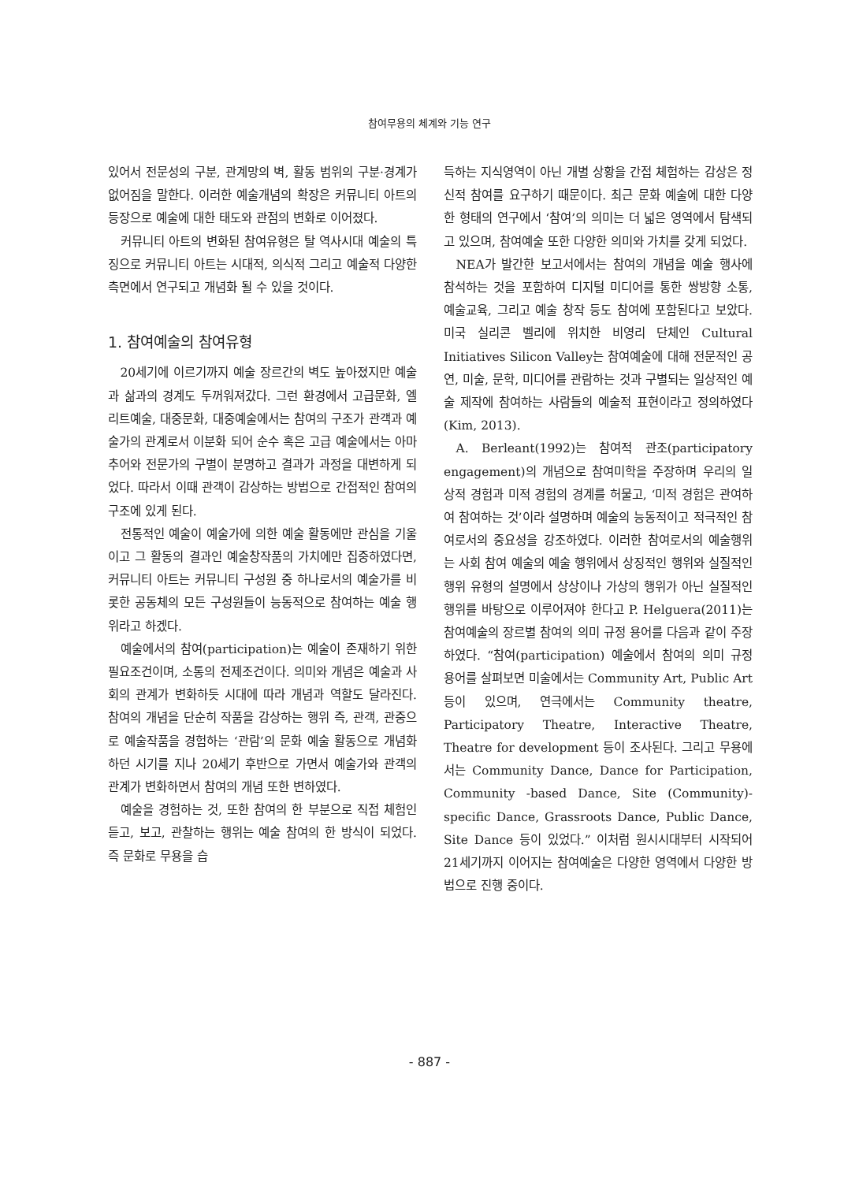참여무용의 체계와 기능 연구
있어서 전문성의 구분, 관계망의 벽, 활동 범위의 구분·경계가 없어짐을 말한다. 이러한 예술개념의 확장은 커뮤니티 아트의 등장으로 예술에 대한 태도와 관점의 변화로 이어졌다.
커뮤니티 아트의 변화된 참여유형은 탈 역사시대 예술의 특징으로 커뮤니티 아트는 시대적, 의식적 그리고 예술적 다양한 측면에서 연구되고 개념화 될 수 있을 것이다.
1. 참여예술의 참여유형
20세기에 이르기까지 예술 장르간의 벽도 높아졌지만 예술과 삶과의 경계도 두꺼워져갔다. 그런 환경에서 고급문화, 엘리트예술, 대중문화, 대중예술에서는 참여의 구조가 관객과 예술가의 관계로서 이분화 되어 순수 혹은 고급 예술에서는 아마추어와 전문가의 구별이 분명하고 결과가 과정을 대변하게 되었다. 따라서 이때 관객이 감상하는 방법으로 간접적인 참여의 구조에 있게 된다.
전통적인 예술이 예술가에 의한 예술 활동에만 관심을 기울이고 그 활동의 결과인 예술창작품의 가치에만 집중하였다면, 커뮤니티 아트는 커뮤니티 구성원 중 하나로서의 예술가를 비롯한 공동체의 모든 구성원들이 능동적으로 참여하는 예술 행위라고 하겠다.
예술에서의 참여(participation)는 예술이 존재하기 위한 필요조건이며, 소통의 전제조건이다. 의미와 개념은 예술과 사회의 관계가 변화하듯 시대에 따라 개념과 역할도 달라진다. 참여의 개념을 단순히 작품을 감상하는 행위 즉, 관객, 관중으로 예술작품을 경험하는 ‘관람’의 문화 예술 활동으로 개념화하던 시기를 지나 20세기 후반으로 가면서 예술가와 관객의 관계가 변화하면서 참여의 개념 또한 변하였다.
예술을 경험하는 것, 또한 참여의 한 부분으로 직접 체험인 듣고, 보고, 관찰하는 행위는 예술 참여의 한 방식이 되었다. 즉 문화로 무용을 습
득하는 지식영역이 아닌 개별 상황을 간접 체험하는 감상은 정신적 참여를 요구하기 때문이다. 최근 문화 예술에 대한 다양한 형태의 연구에서 ‘참여’의 의미는 더 넓은 영역에서 탐색되고 있으며, 참여예술 또한 다양한 의미와 가치를 갖게 되었다.
NEA가 발간한 보고서에서는 참여의 개념을 예술 행사에 참석하는 것을 포함하여 디지털 미디어를 통한 쌍방향 소통, 예술교육, 그리고 예술 창작 등도 참여에 포함된다고 보았다. 미국 실리콘 벨리에 위치한 비영리 단체인 Cultural Initiatives Silicon Valley는 참여예술에 대해 전문적인 공연, 미술, 문학, 미디어를 관람하는 것과 구별되는 일상적인 예술 제작에 참여하는 사람들의 예술적 표현이라고 정의하였다(Kim, 2013).
A. Berleant(1992)는 참여적 관조(participatory engagement)의 개념으로 참여미학을 주장하며 우리의 일상적 경험과 미적 경험의 경계를 허물고, ‘미적 경험은 관여하여 참여하는 것’이라 설명하며 예술의 능동적이고 적극적인 참여로서의 중요성을 강조하였다. 이러한 참여로서의 예술행위는 사회 참여 예술의 예술 행위에서 상징적인 행위와 실질적인 행위 유형의 설명에서 상상이나 가상의 행위가 아닌 실질적인 행위를 바탕으로 이루어져야 한다고 P. Helguera(2011)는 참여예술의 장르별 참여의 의미 규정 용어를 다음과 같이 주장하였다. “참여(participation) 예술에서 참여의 의미 규정 용어를 살펴보면 미술에서는 Community Art, Public Art 등이 있으며, 연극에서는 Community theatre, Participatory Theatre, Interactive Theatre, Theatre for development 등이 조사된다. 그리고 무용에서는 Community Dance, Dance for Participation, Community -based Dance, Site (Community)- specific Dance, Grassroots Dance, Public Dance, Site Dance 등이 있었다.” 이처럼 원시시대부터 시작되어 21세기까지 이어지는 참여예술은 다양한 영역에서 다양한 방법으로 진행 중이다.
- 887 -